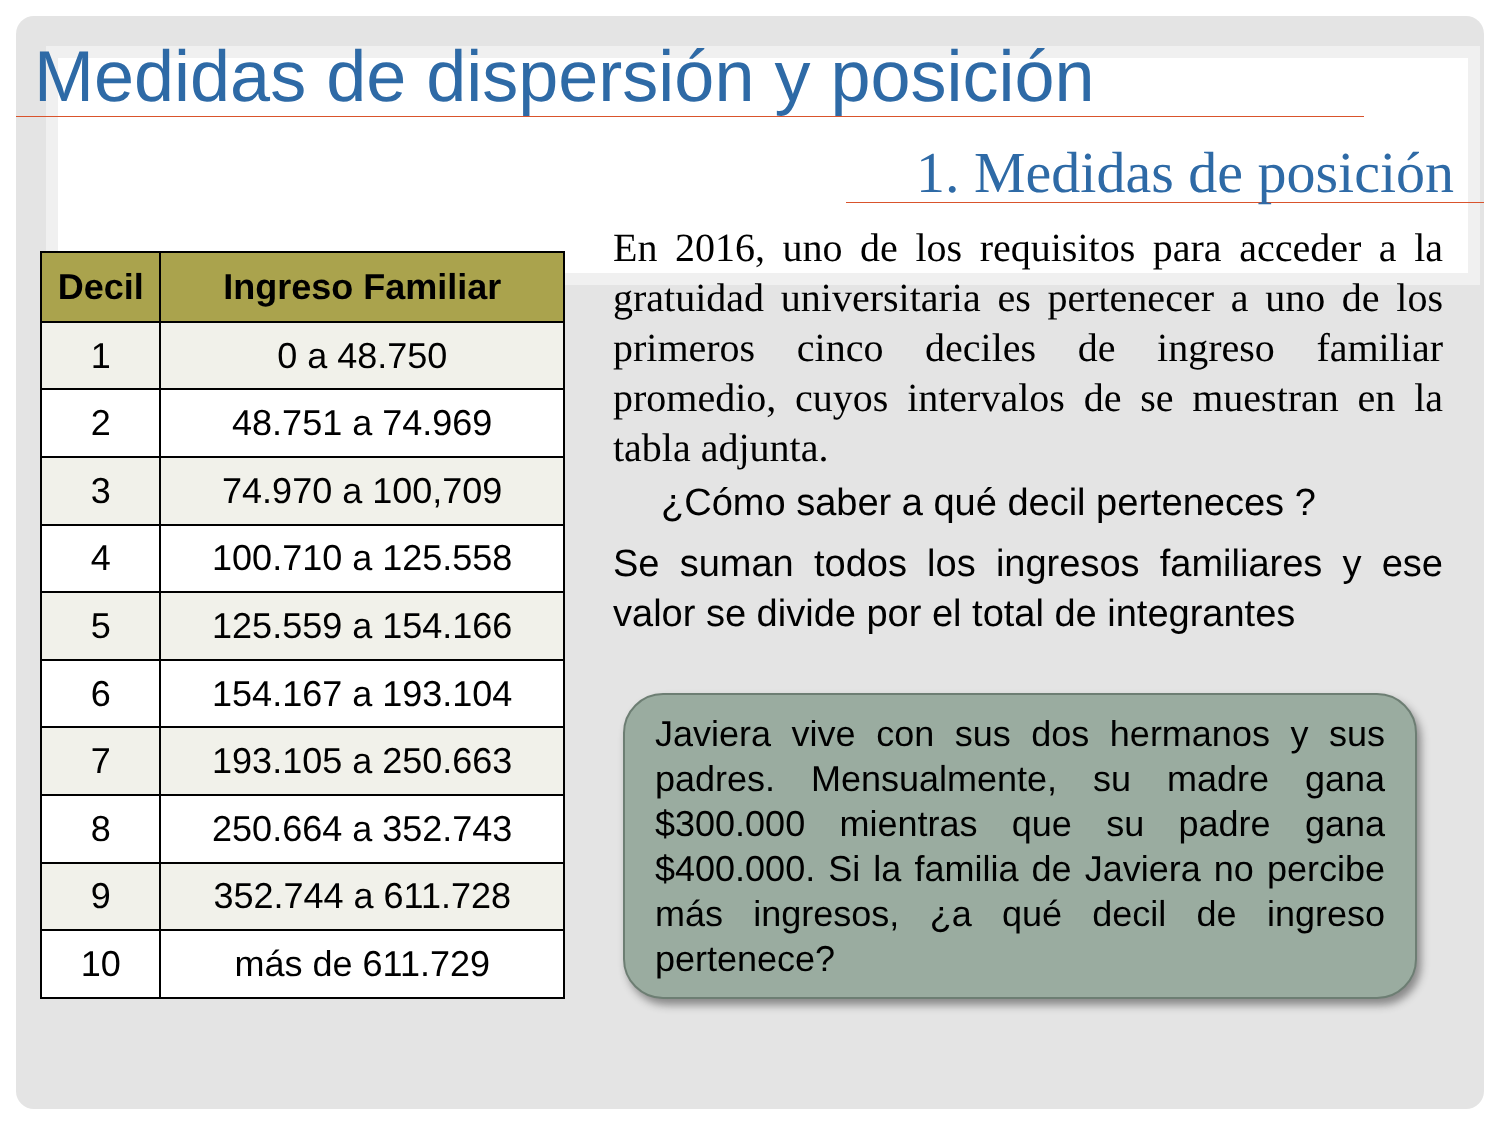Medidas de dispersión y posición
1. Medidas de posición
| Decil | Ingreso Familiar |
| --- | --- |
| 1 | 0 a 48.750 |
| 2 | 48.751 a 74.969 |
| 3 | 74.970 a 100,709 |
| 4 | 100.710 a 125.558 |
| 5 | 125.559 a 154.166 |
| 6 | 154.167 a 193.104 |
| 7 | 193.105 a 250.663 |
| 8 | 250.664 a 352.743 |
| 9 | 352.744 a 611.728 |
| 10 | más de 611.729 |
En 2016, uno de los requisitos para acceder a la gratuidad universitaria es pertenecer a uno de los primeros cinco deciles de ingreso familiar promedio, cuyos intervalos de se muestran en la tabla adjunta.
¿Cómo saber a qué decil perteneces ?
Se suman todos los ingresos familiares y ese valor se divide por el total de integrantes
Javiera vive con sus dos hermanos y sus padres. Mensualmente, su madre gana $300.000 mientras que su padre gana $400.000. Si la familia de Javiera no percibe más ingresos, ¿a qué decil de ingreso pertenece?